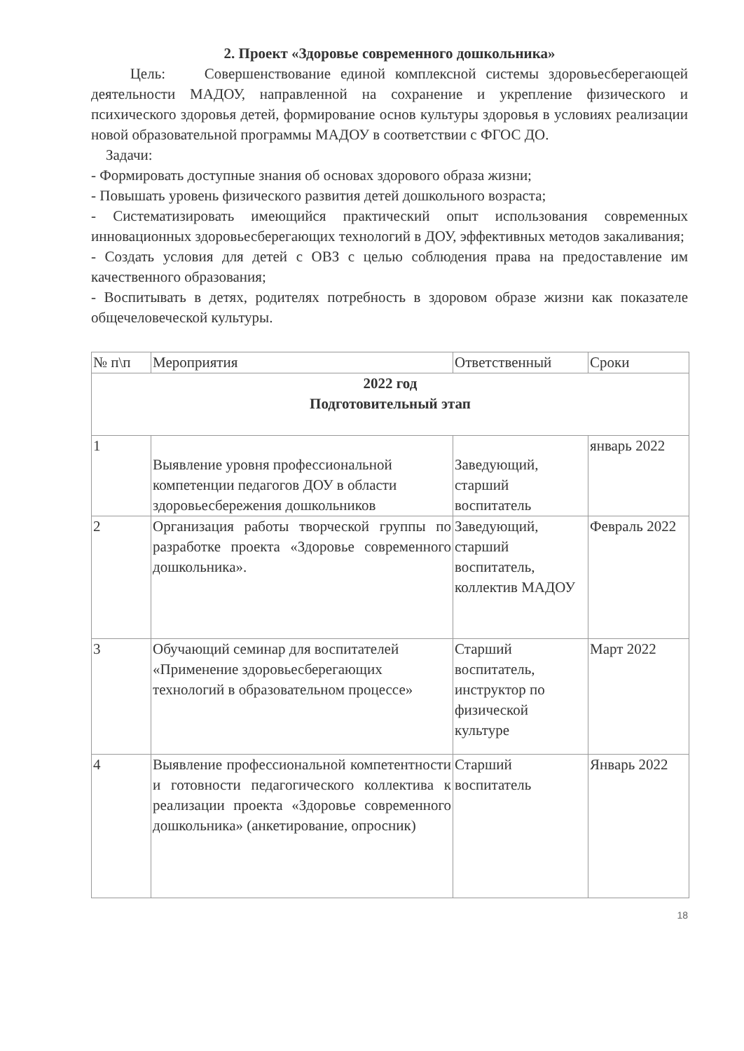2. Проект «Здоровье современного дошкольника»
Цель: Совершенствование единой комплексной системы здоровьесберегающей деятельности МАДОУ, направленной на сохранение и укрепление физического и психического здоровья детей, формирование основ культуры здоровья в условиях реализации новой образовательной программы МАДОУ в соответствии с ФГОС ДО.
Задачи:
- Формировать доступные знания об основах здорового образа жизни;
- Повышать уровень физического развития детей дошкольного возраста;
- Систематизировать имеющийся практический опыт использования современных инновационных здоровьесберегающих технологий в ДОУ, эффективных методов закаливания;
- Создать условия для детей с ОВЗ с целью соблюдения права на предоставление им качественного образования;
- Воспитывать в детях, родителях потребность в здоровом образе жизни как показателе общечеловеческой культуры.
| № п\п | Мероприятия | Ответственный | Сроки |
| --- | --- | --- | --- |
| 2022 год Подготовительный этап | | | |
| 1 | Выявление уровня профессиональной компетенции педагогов ДОУ в области здоровьесбережения дошкольников | Заведующий, старший воспитатель | январь 2022 |
| 2 | Организация работы творческой группы по разработке проекта «Здоровье современного дошкольника». | Заведующий, старший воспитатель, коллектив МАДОУ | Февраль 2022 |
| 3 | Обучающий семинар для воспитателей «Применение здоровьесберегающих технологий в образовательном процессе» | Старший воспитатель, инструктор по физической культуре | Март 2022 |
| 4 | Выявление профессиональной компетентности и готовности педагогического коллектива к реализации проекта «Здоровье современного дошкольника» (анкетирование, опросник) | Старший воспитатель | Январь 2022 |
18